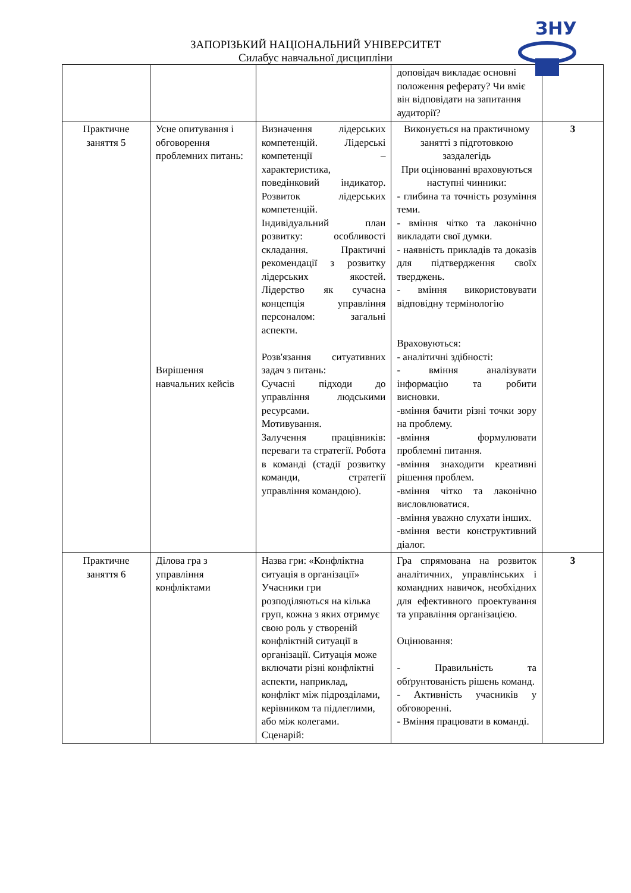ЗНУ
ЗАПОРІЗЬКИЙ НАЦІОНАЛЬНИЙ УНІВЕРСИТЕТ
Силабус навчальної дисципліни
| | | | доповідач викладає основні положення реферату? Чи вміє він відповідати на запитання аудиторії? | |
| Практичне заняття 5 | Усне опитування і обговорення проблемних питань: Вирішення навчальних кейсів | Визначення лідерських компетенцій. Лідерські компетенції – характеристика, поведінковий індикатор. Розвиток лідерських компетенцій. Індивідуальний план розвитку: особливості складання. Практичні рекомендації з розвитку лідерських якостей. Лідерство як сучасна концепція управління персоналом: загальні аспекти. Розв'язання ситуативних задач з питань: Сучасні підходи до управління людськими ресурсами. Мотивування. Залучення працівників: переваги та стратегії. Робота в команді (стадії розвитку команди, стратегії управління командою). | Виконується на практичному занятті з підготовкою заздалегідь При оцінюванні враховуються наступні чинники: - глибина та точність розуміння теми. - вміння чітко та лаконічно викладати свої думки. - наявність прикладів та доказів для підтвердження своїх тверджень. - вміння використовувати відповідну термінологію Враховуються: - аналітичні здібності: - вміння аналізувати інформацію та робити висновки. -вміння бачити різні точки зору на проблему. -вміння формулювати проблемні питання. -вміння знаходити креативні рішення проблем. -вміння чітко та лаконічно висловлюватися. -вміння уважно слухати інших. -вміння вести конструктивний діалог. | 3 |
| Практичне заняття 6 | Ділова гра з управління конфліктами | Назва гри: «Конфліктна ситуація в організації» Учасники гри розподіляються на кілька груп, кожна з яких отримує свою роль у створеній конфліктній ситуації в організації. Ситуація може включати різні конфліктні аспекти, наприклад, конфлікт між підрозділами, керівником та підлеглими, або між колегами. Сценарій: | Гра спрямована на розвиток аналітичних, управлінських і командних навичок, необхідних для ефективного проектування та управління організацією. Оцінювання: - Правильність та обґрунтованість рішень команд. - Активність учасників у обговоренні. - Вміння працювати в команді. | 3 |